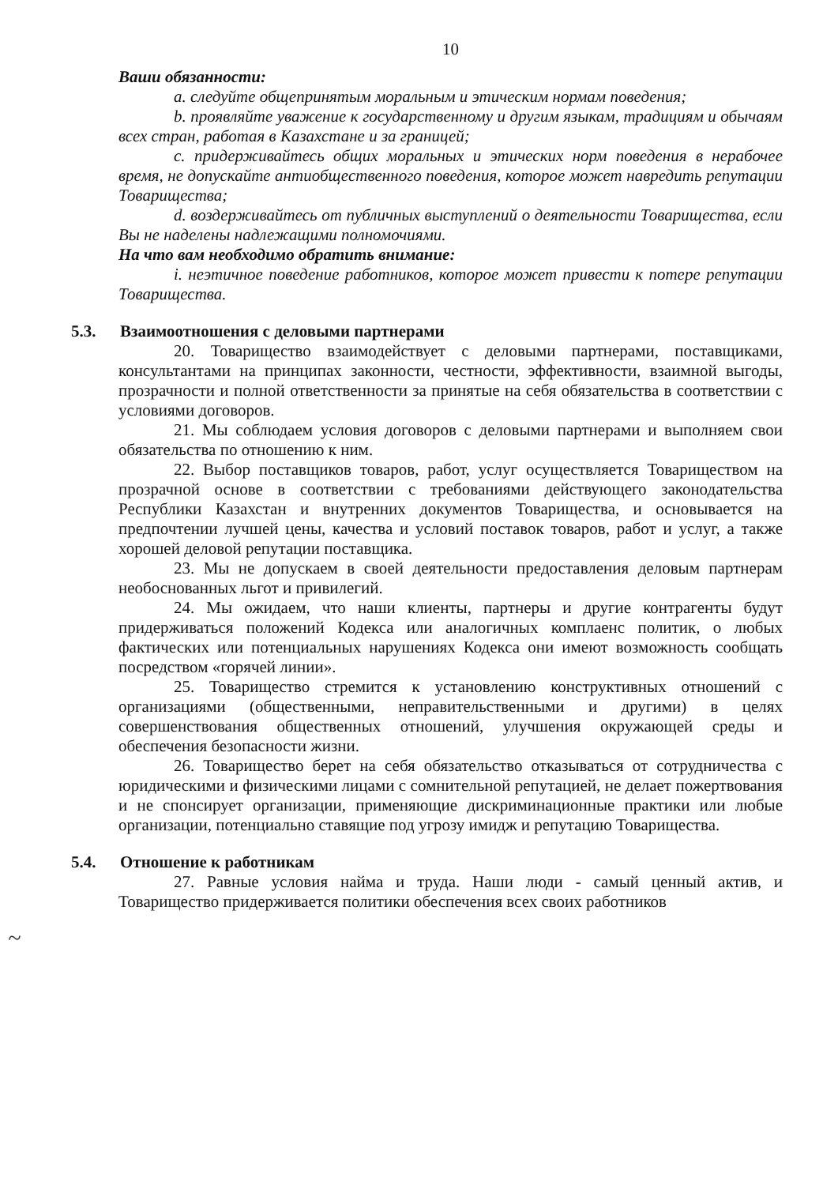10
Ваши обязанности:
a. следуйте общепринятым моральным и этическим нормам поведения;
b. проявляйте уважение к государственному и другим языкам, традициям и обычаям всех стран, работая в Казахстане и за границей;
c. придерживайтесь общих моральных и этических норм поведения в нерабочее время, не допускайте антиобщественного поведения, которое может навредить репутации Товарищества;
d. воздерживайтесь от публичных выступлений о деятельности Товарищества, если Вы не наделены надлежащими полномочиями.
На что вам необходимо обратить внимание:
i. неэтичное поведение работников, которое может привести к потере репутации Товарищества.
5.3. Взаимоотношения с деловыми партнерами
20. Товарищество взаимодействует с деловыми партнерами, поставщиками, консультантами на принципах законности, честности, эффективности, взаимной выгоды, прозрачности и полной ответственности за принятые на себя обязательства в соответствии с условиями договоров.
21. Мы соблюдаем условия договоров с деловыми партнерами и выполняем свои обязательства по отношению к ним.
22. Выбор поставщиков товаров, работ, услуг осуществляется Товариществом на прозрачной основе в соответствии с требованиями действующего законодательства Республики Казахстан и внутренних документов Товарищества, и основывается на предпочтении лучшей цены, качества и условий поставок товаров, работ и услуг, а также хорошей деловой репутации поставщика.
23. Мы не допускаем в своей деятельности предоставления деловым партнерам необоснованных льгот и привилегий.
24. Мы ожидаем, что наши клиенты, партнеры и другие контрагенты будут придерживаться положений Кодекса или аналогичных комплаенс политик, о любых фактических или потенциальных нарушениях Кодекса они имеют возможность сообщать посредством «горячей линии».
25. Товарищество стремится к установлению конструктивных отношений с организациями (общественными, неправительственными и другими) в целях совершенствования общественных отношений, улучшения окружающей среды и обеспечения безопасности жизни.
26. Товарищество берет на себя обязательство отказываться от сотрудничества с юридическими и физическими лицами с сомнительной репутацией, не делает пожертвования и не спонсирует организации, применяющие дискриминационные практики или любые организации, потенциально ставящие под угрозу имидж и репутацию Товарищества.
5.4. Отношение к работникам
27. Равные условия найма и труда. Наши люди - самый ценный актив, и Товарищество придерживается политики обеспечения всех своих работников
~